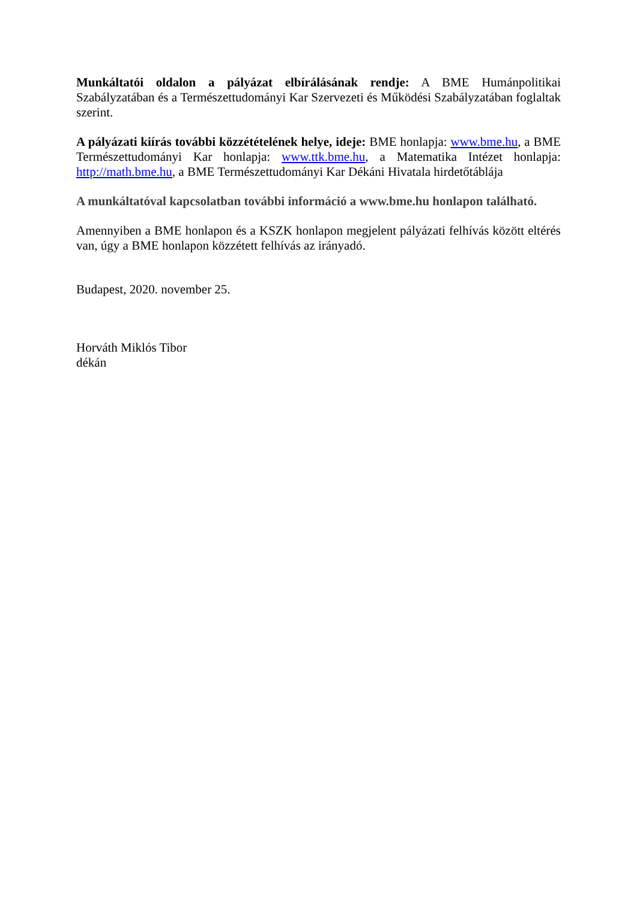Munkáltatói oldalon a pályázat elbírálásának rendje: A BME Humánpolitikai Szabályzatában és a Természettudományi Kar Szervezeti és Működési Szabályzatában foglaltak szerint.
A pályázati kiírás további közzétételének helye, ideje: BME honlapja: www.bme.hu, a BME Természettudományi Kar honlapja: www.ttk.bme.hu, a Matematika Intézet honlapja: http://math.bme.hu, a BME Természettudományi Kar Dékáni Hivatala hirdetőtáblája
A munkáltatóval kapcsolatban további információ a www.bme.hu honlapon található.
Amennyiben a BME honlapon és a KSZK honlapon megjelent pályázati felhívás között eltérés van, úgy a BME honlapon közzétett felhívás az irányadó.
Budapest, 2020. november 25.
Horváth Miklós Tibor
dékán